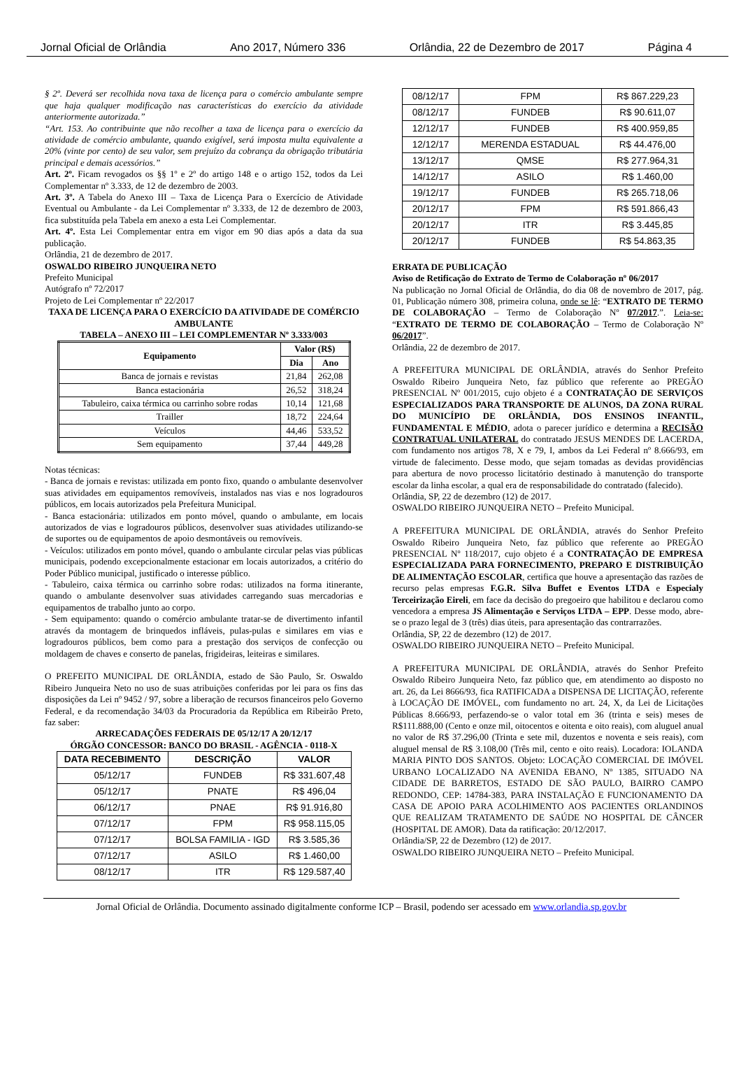Jornal Oficial de Orlândia Ano 2017, Número 336 Orlândia, 22 de Dezembro de 2017 Página 4
§ 2º. Deverá ser recolhida nova taxa de licença para o comércio ambulante sempre que haja qualquer modificação nas características do exercício da atividade anteriormente autorizada.”
“Art. 153. Ao contribuinte que não recolher a taxa de licença para o exercício da atividade de comércio ambulante, quando exigível, será imposta multa equivalente a 20% (vinte por cento) de seu valor, sem prejuízo da cobrança da obrigação tributária principal e demais acessórios.”
Art. 2º. Ficam revogados os §§ 1º e 2º do artigo 148 e o artigo 152, todos da Lei Complementar nº 3.333, de 12 de dezembro de 2003.
Art. 3º. A Tabela do Anexo III – Taxa de Licença Para o Exercício de Atividade Eventual ou Ambulante - da Lei Complementar nº 3.333, de 12 de dezembro de 2003, fica substituída pela Tabela em anexo a esta Lei Complementar.
Art. 4º. Esta Lei Complementar entra em vigor em 90 dias após a data da sua publicação.
Orlândia, 21 de dezembro de 2017.
OSWALDO RIBEIRO JUNQUEIRA NETO
Prefeito Municipal
Autógrafo nº 72/2017
Projeto de Lei Complementar nº 22/2017
TAXA DE LICENÇA PARA O EXERCÍCIO DA ATIVIDADE DE COMÉRCIO AMBULANTE
TABELA – ANEXO III – LEI COMPLEMENTAR Nº 3.333/003
| Equipamento | Valor (R$) | |
| --- | --- | --- |
| | Dia | Ano |
| Banca de jornais e revistas | 21,84 | 262,08 |
| Banca estacionária | 26,52 | 318,24 |
| Tabuleiro, caixa térmica ou carrinho sobre rodas | 10,14 | 121,68 |
| Trailler | 18,72 | 224,64 |
| Veículos | 44,46 | 533,52 |
| Sem equipamento | 37,44 | 449,28 |
Notas técnicas:
- Banca de jornais e revistas: utilizada em ponto fixo, quando o ambulante desenvolver suas atividades em equipamentos removíveis, instalados nas vias e nos logradouros públicos, em locais autorizados pela Prefeitura Municipal.
- Banca estacionária: utilizados em ponto móvel, quando o ambulante, em locais autorizados de vias e logradouros públicos, desenvolver suas atividades utilizando-se de suportes ou de equipamentos de apoio desmontáveis ou removíveis.
- Veículos: utilizados em ponto móvel, quando o ambulante circular pelas vias públicas municipais, podendo excepcionalmente estacionar em locais autorizados, a critério do Poder Público municipal, justificado o interesse público.
- Tabuleiro, caixa térmica ou carrinho sobre rodas: utilizados na forma itinerante, quando o ambulante desenvolver suas atividades carregando suas mercadorias e equipamentos de trabalho junto ao corpo.
- Sem equipamento: quando o comércio ambulante tratar-se de divertimento infantil através da montagem de brinquedos infláveis, pulas-pulas e similares em vias e logradouros públicos, bem como para a prestação dos serviços de confecção ou moldagem de chaves e conserto de panelas, frigideiras, leiteiras e similares.
O PREFEITO MUNICIPAL DE ORLÂNDIA, estado de São Paulo, Sr. Oswaldo Ribeiro Junqueira Neto no uso de suas atribuições conferidas por lei para os fins das disposições da Lei nº 9452 / 97, sobre a liberação de recursos financeiros pelo Governo Federal, e da recomendação 34/03 da Procuradoria da República em Ribeirão Preto, faz saber:
ARRECADAÇÕES FEDERAIS DE 05/12/17 A 20/12/17
ÓRGÃO CONCESSOR: BANCO DO BRASIL - AGÊNCIA - 0118-X
| DATA RECEBIMENTO | DESCRIÇÃO | VALOR |
| --- | --- | --- |
| 05/12/17 | FUNDEB | R$ 331.607,48 |
| 05/12/17 | PNATE | R$ 496,04 |
| 06/12/17 | PNAE | R$ 91.916,80 |
| 07/12/17 | FPM | R$ 958.115,05 |
| 07/12/17 | BOLSA FAMILIA - IGD | R$ 3.585,36 |
| 07/12/17 | ASILO | R$ 1.460,00 |
| 08/12/17 | ITR | R$ 129.587,40 |
| 08/12/17 | FPM | R$ 867.229,23 |
| 08/12/17 | FUNDEB | R$ 90.611,07 |
| 12/12/17 | FUNDEB | R$ 400.959,85 |
| 12/12/17 | MERENDA ESTADUAL | R$ 44.476,00 |
| 13/12/17 | QMSE | R$ 277.964,31 |
| 14/12/17 | ASILO | R$ 1.460,00 |
| 19/12/17 | FUNDEB | R$ 265.718,06 |
| 20/12/17 | FPM | R$ 591.866,43 |
| 20/12/17 | ITR | R$ 3.445,85 |
| 20/12/17 | FUNDEB | R$ 54.863,35 |
ERRATA DE PUBLICAÇÃO
Aviso de Retificação do Extrato de Termo de Colaboração nº 06/2017
Na publicação no Jornal Oficial de Orlândia, do dia 08 de novembro de 2017, pág. 01, Publicação número 308, primeira coluna, onde se lê: “EXTRATO DE TERMO DE COLABORAÇÃO – Termo de Colaboração Nº 07/2017.”. Leia-se: “EXTRATO DE TERMO DE COLABORAÇÃO – Termo de Colaboração Nº 06/2017”.
Orlândia, 22 de dezembro de 2017.
A PREFEITURA MUNICIPAL DE ORLÂNDIA, através do Senhor Prefeito Oswaldo Ribeiro Junqueira Neto, faz público que referente ao PREGÃO PRESENCIAL Nº 001/2015, cujo objeto é a CONTRATAÇÃO DE SERVIÇOS ESPECIALIZADOS PARA TRANSPORTE DE ALUNOS, DA ZONA RURAL DO MUNICÍPIO DE ORLÂNDIA, DOS ENSINOS INFANTIL, FUNDAMENTAL E MÉDIO, adota o parecer jurídico e determina a RECISÃO CONTRATUAL UNILATERAL do contratado JESUS MENDES DE LACERDA, com fundamento nos artigos 78, X e 79, I, ambos da Lei Federal nº 8.666/93, em virtude de falecimento. Desse modo, que sejam tomadas as devidas providências para abertura de novo processo licitatório destinado à manutenção do transporte escolar da linha escolar, a qual era de responsabilidade do contratado (falecido).
Orlândia, SP, 22 de dezembro (12) de 2017.
OSWALDO RIBEIRO JUNQUEIRA NETO – Prefeito Municipal.
A PREFEITURA MUNICIPAL DE ORLÂNDIA, através do Senhor Prefeito Oswaldo Ribeiro Junqueira Neto, faz público que referente ao PREGÃO PRESENCIAL Nº 118/2017, cujo objeto é a CONTRATAÇÃO DE EMPRESA ESPECIALIZADA PARA FORNECIMENTO, PREPARO E DISTRIBUIÇÃO DE ALIMENTAÇÃO ESCOLAR, certifica que houve a apresentação das razões de recurso pelas empresas F.G.R. Silva Buffet e Eventos LTDA e Especialy Terceirização Eireli, em face da decisão do pregoeiro que habilitou e declarou como vencedora a empresa JS Alimentação e Serviços LTDA – EPP. Desse modo, abre-se o prazo legal de 3 (três) dias úteis, para apresentação das contrarrazões.
Orlândia, SP, 22 de dezembro (12) de 2017.
OSWALDO RIBEIRO JUNQUEIRA NETO – Prefeito Municipal.
A PREFEITURA MUNICIPAL DE ORLÂNDIA, através do Senhor Prefeito Oswaldo Ribeiro Junqueira Neto, faz público que, em atendimento ao disposto no art. 26, da Lei 8666/93, fica RATIFICADA a DISPENSA DE LICITAÇÃO, referente à LOCAÇÃO DE IMÓVEL, com fundamento no art. 24, X, da Lei de Licitações Públicas 8.666/93, perfazendo-se o valor total em 36 (trinta e seis) meses de R$111.888,00 (Cento e onze mil, oitocentos e oitenta e oito reais), com aluguel anual no valor de R$ 37.296,00 (Trinta e sete mil, duzentos e noventa e seis reais), com aluguel mensal de R$ 3.108,00 (Três mil, cento e oito reais). Locadora: IOLANDA MARIA PINTO DOS SANTOS. Objeto: LOCAÇÃO COMERCIAL DE IMÓVEL URBANO LOCALIZADO NA AVENIDA EBANO, Nº 1385, SITUADO NA CIDADE DE BARRETOS, ESTADO DE SÃO PAULO, BAIRRO CAMPO REDONDO, CEP: 14784-383, PARA INSTALAÇÃO E FUNCIONAMENTO DA CASA DE APOIO PARA ACOLHIMENTO AOS PACIENTES ORLANDINOS QUE REALIZAM TRATAMENTO DE SAÚDE NO HOSPITAL DE CÂNCER (HOSPITAL DE AMOR). Data da ratificação: 20/12/2017.
Orlândia/SP, 22 de Dezembro (12) de 2017.
OSWALDO RIBEIRO JUNQUEIRA NETO – Prefeito Municipal.
Jornal Oficial de Orlândia. Documento assinado digitalmente conforme ICP – Brasil, podendo ser acessado em www.orlandia.sp.gov.br